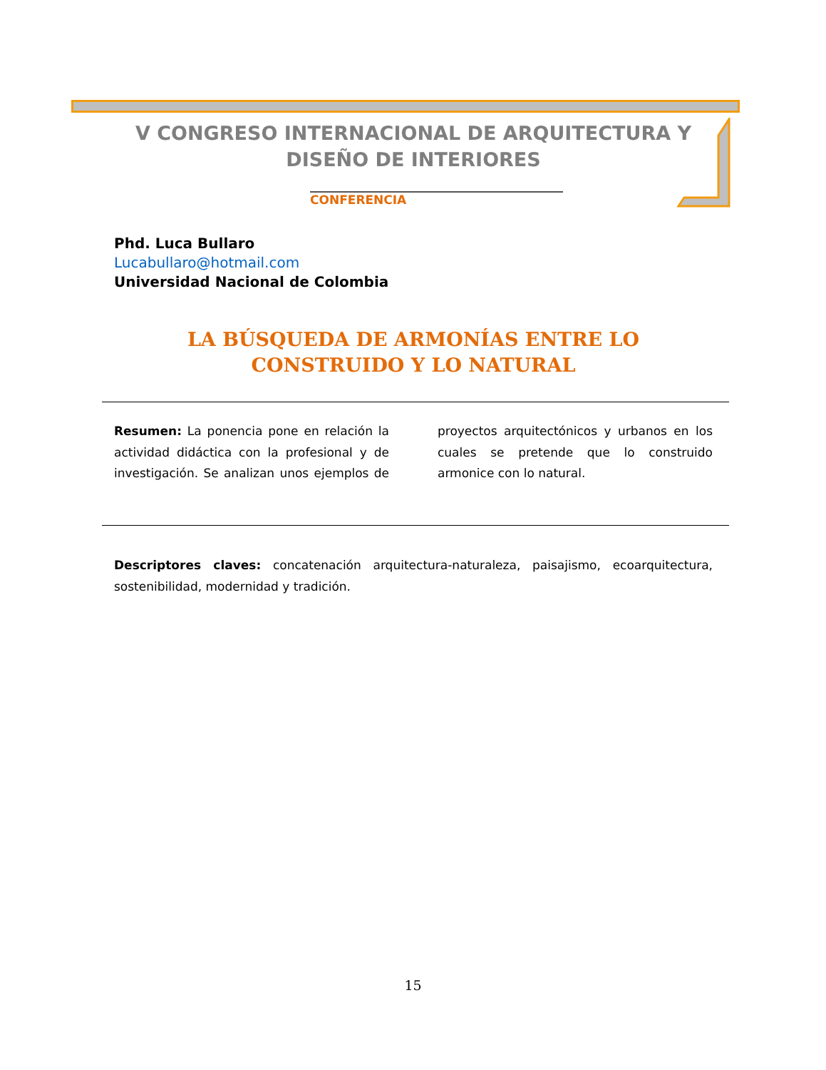V CONGRESO INTERNACIONAL DE ARQUITECTURA Y DISEÑO DE INTERIORES
CONFERENCIA
Phd. Luca Bullaro
Lucabullaro@hotmail.com
Universidad Nacional de Colombia
LA BÚSQUEDA DE ARMONÍAS ENTRE LO CONSTRUIDO Y LO NATURAL
Resumen: La ponencia pone en relación la actividad didáctica con la profesional y de investigación. Se analizan unos ejemplos de proyectos arquitectónicos y urbanos en los cuales se pretende que lo construido armonice con lo natural.
Descriptores claves: concatenación arquitectura-naturaleza, paisajismo, ecoarquitectura, sostenibilidad, modernidad y tradición.
15